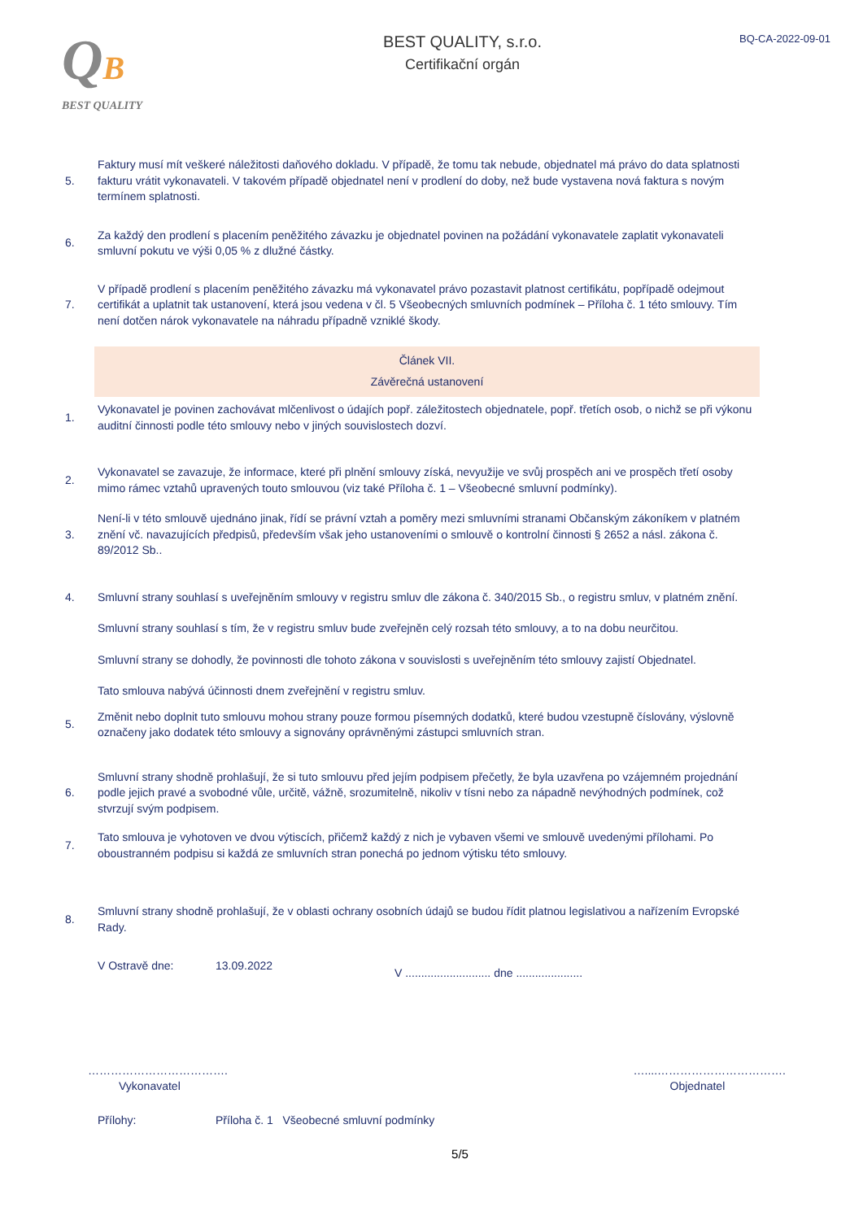QB
BEST QUALITY
BEST QUALITY, s.r.o.
Certifikační orgán
BQ-CA-2022-09-01
5.
Faktury musí mít veškeré náležitosti daňového dokladu. V případě, že tomu tak nebude, objednatel má právo do data splatnosti fakturu vrátit vykonavateli. V takovém případě objednatel není v prodlení do doby, než bude vystavena nová faktura s novým termínem splatnosti.
6.
Za každý den prodlení s placením peněžitého závazku je objednatel povinen na požádání vykonavatele zaplatit vykonavateli smluvní pokutu ve výši 0,05 % z dlužné částky.
7.
V případě prodlení s placením peněžitého závazku má vykonavatel právo pozastavit platnost certifikátu, popřípadě odejmout certifikát a uplatnit tak ustanovení, která jsou vedena v čl. 5 Všeobecných smluvních podmínek – Příloha č. 1 této smlouvy. Tím není dotčen nárok vykonavatele na náhradu případně vzniklé škody.
Článek VII.
Závěrečná ustanovení
1.
Vykonavatel je povinen zachovávat mlčenlivost o údajích popř. záležitostech objednatele, popř. třetích osob, o nichž se při výkonu auditní činnosti podle této smlouvy nebo v jiných souvislostech dozví.
2.
Vykonavatel se zavazuje, že informace, které při plnění smlouvy získá, nevyužije ve svůj prospěch ani ve prospěch třetí osoby mimo rámec vztahů upravených touto smlouvou (viz také Příloha č. 1 – Všeobecné smluvní podmínky).
3.
Není-li v této smlouvě ujednáno jinak, řídí se právní vztah a poměry mezi smluvními stranami Občanským zákoníkem v platném znění vč. navazujících předpisů, především však jeho ustanoveními o smlouvě o kontrolní činnosti § 2652 a násl. zákona č. 89/2012 Sb..
4. Smluvní strany souhlasí s uveřejněním smlouvy v registru smluv dle zákona č. 340/2015 Sb., o registru smluv, v platném znění.
Smluvní strany souhlasí s tím, že v registru smluv bude zveřejněn celý rozsah této smlouvy, a to na dobu neurčitou.
Smluvní strany se dohodly, že povinnosti dle tohoto zákona v souvislosti s uveřejněním této smlouvy zajistí Objednatel.
Tato smlouva nabývá účinnosti dnem zveřejnění v registru smluv.
5.
Změnit nebo doplnit tuto smlouvu mohou strany pouze formou písemných dodatků, které budou vzestupně číslovány, výslovně označeny jako dodatek této smlouvy a signovány oprávněnými zástupci smluvních stran.
6.
Smluvní strany shodně prohlašují, že si tuto smlouvu před jejím podpisem přečetly, že byla uzavřena po vzájemném projednání podle jejich pravé a svobodné vůle, určitě, vážně, srozumitelně, nikoliv v tísni nebo za nápadně nevýhodných podmínek, což stvrzují svým podpisem.
7.
Tato smlouva je vyhotoven ve dvou výtiscích, přičemž každý z nich je vybaven všemi ve smlouvě uvedenými přílohami. Po oboustranném podpisu si každá ze smluvních stran ponechá po jednom výtisku této smlouvy.
8.
Smluvní strany shodně prohlašují, že v oblasti ochrany osobních údajů se budou řídit platnou legislativou a nařízením Evropské Rady.
V Ostravě dne: 13.09.2022
V ........................... dne .....................
……………………………….
Vykonavatel
…....…………………………….
Objednatel
Přílohy: Příloha č. 1 Všeobecné smluvní podmínky
5/5